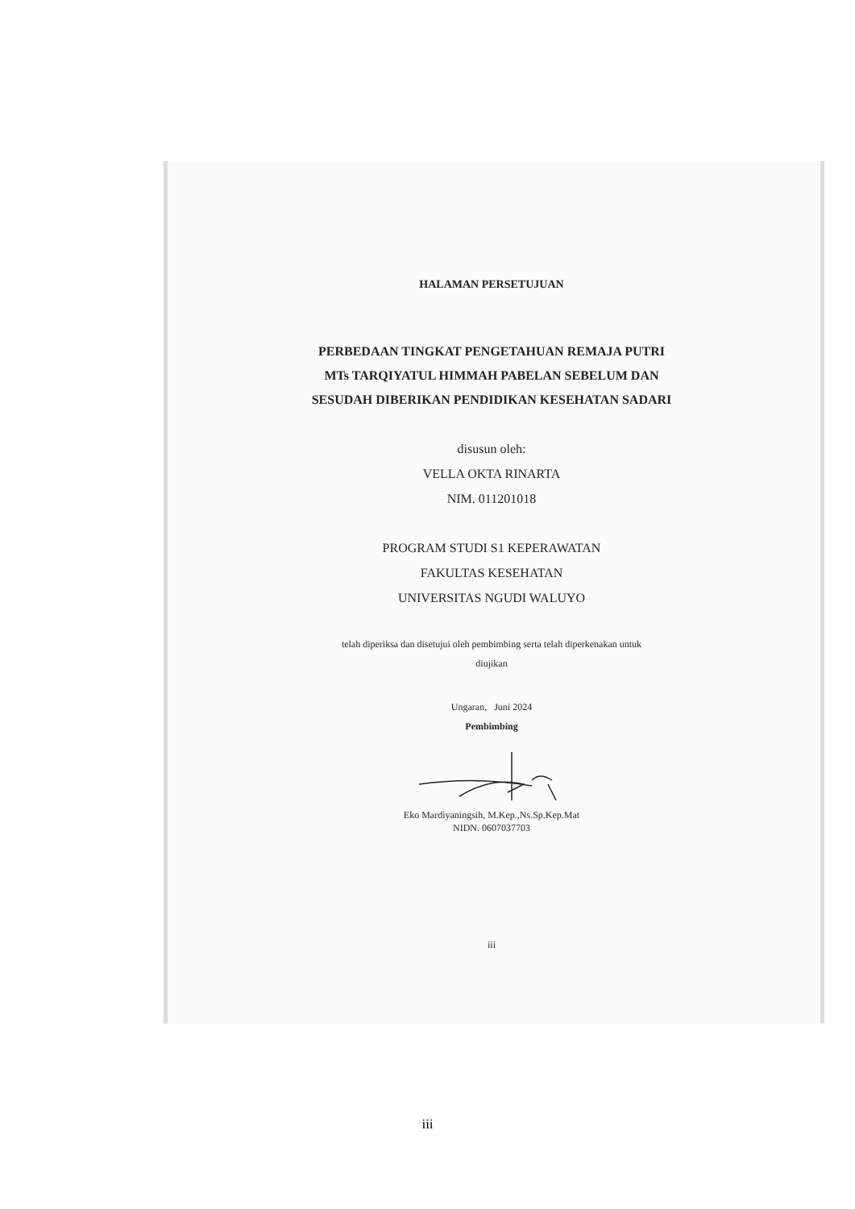HALAMAN PERSETUJUAN
PERBEDAAN TINGKAT PENGETAHUAN REMAJA PUTRI
MTs TARQIYATUL HIMMAH PABELAN SEBELUM DAN
SESUDAH DIBERIKAN PENDIDIKAN KESEHATAN SADARI
disusun oleh:
VELLA OKTA RINARTA
NIM. 011201018
PROGRAM STUDI S1 KEPERAWATAN
FAKULTAS KESEHATAN
UNIVERSITAS NGUDI WALUYO
telah diperiksa dan disetujui oleh pembimbing serta telah diperkenakan untuk
diujikan
Ungaran, Juni 2024
Pembimbing
Eko Mardiyaningsih, M.Kep.,Ns.Sp.Kep.Mat
NIDN. 0607037703
iii
iii